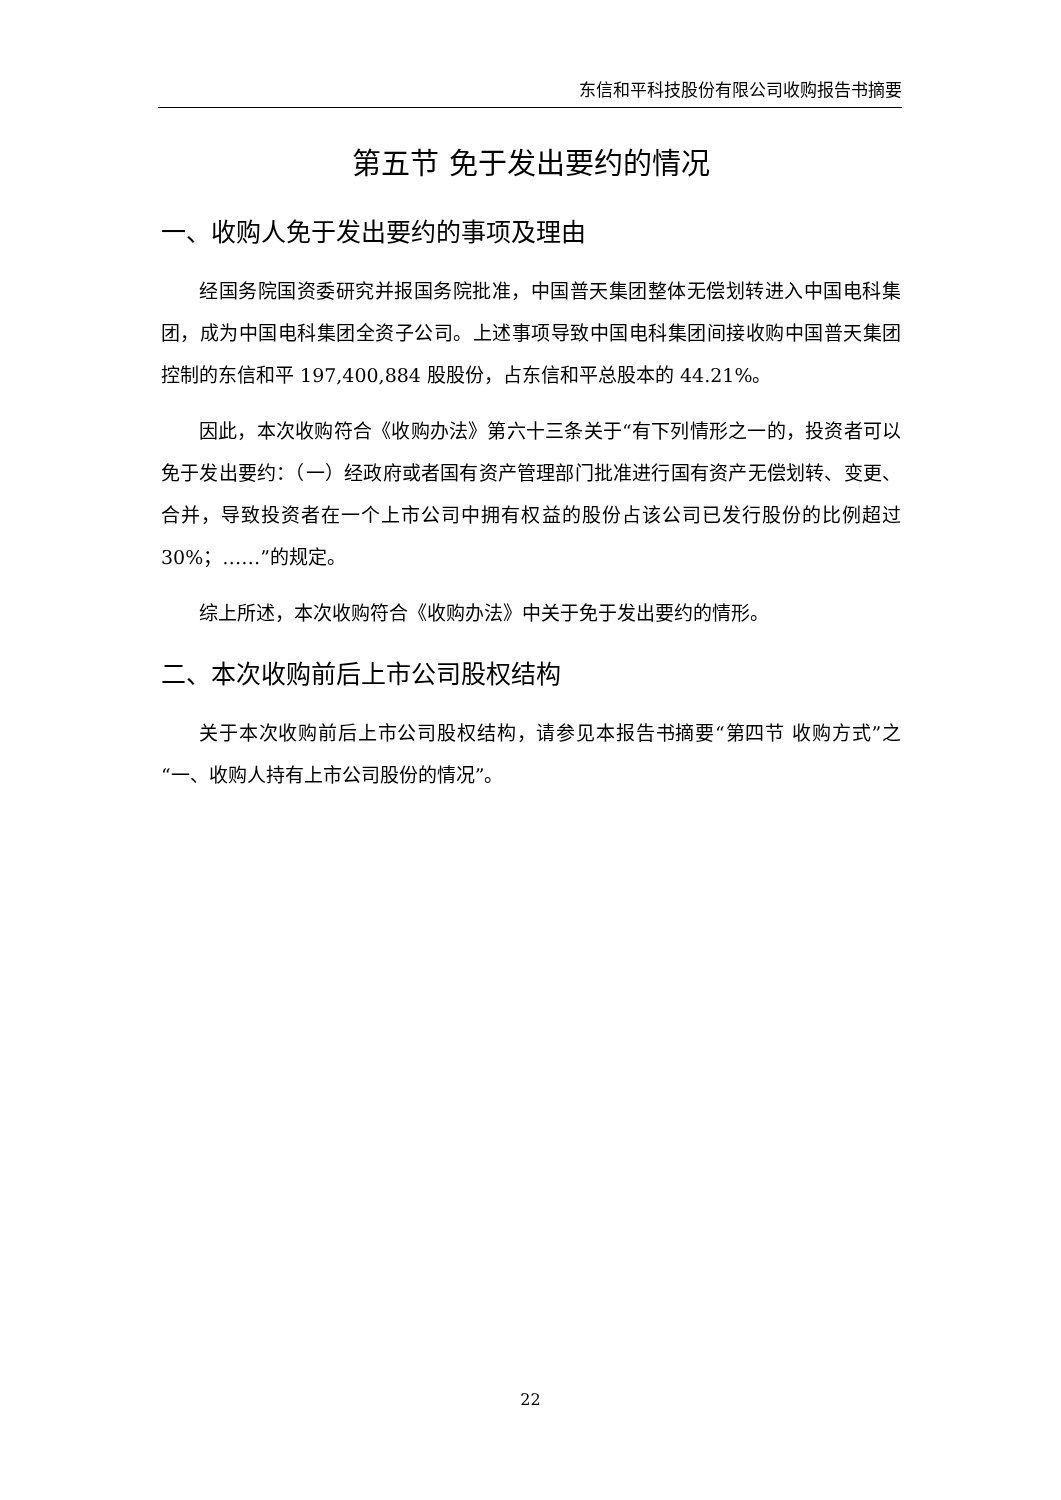东信和平科技股份有限公司收购报告书摘要
第五节 免于发出要约的情况
一、收购人免于发出要约的事项及理由
经国务院国资委研究并报国务院批准，中国普天集团整体无偿划转进入中国电科集团，成为中国电科集团全资子公司。上述事项导致中国电科集团间接收购中国普天集团控制的东信和平 197,400,884 股股份，占东信和平总股本的 44.21%。
因此，本次收购符合《收购办法》第六十三条关于“有下列情形之一的，投资者可以免于发出要约：（一）经政府或者国有资产管理部门批准进行国有资产无偿划转、变更、合并，导致投资者在一个上市公司中拥有权益的股份占该公司已发行股份的比例超过 30%；……”的规定。
综上所述，本次收购符合《收购办法》中关于免于发出要约的情形。
二、本次收购前后上市公司股权结构
关于本次收购前后上市公司股权结构，请参见本报告书摘要“第四节 收购方式”之“一、收购人持有上市公司股份的情况”。
22